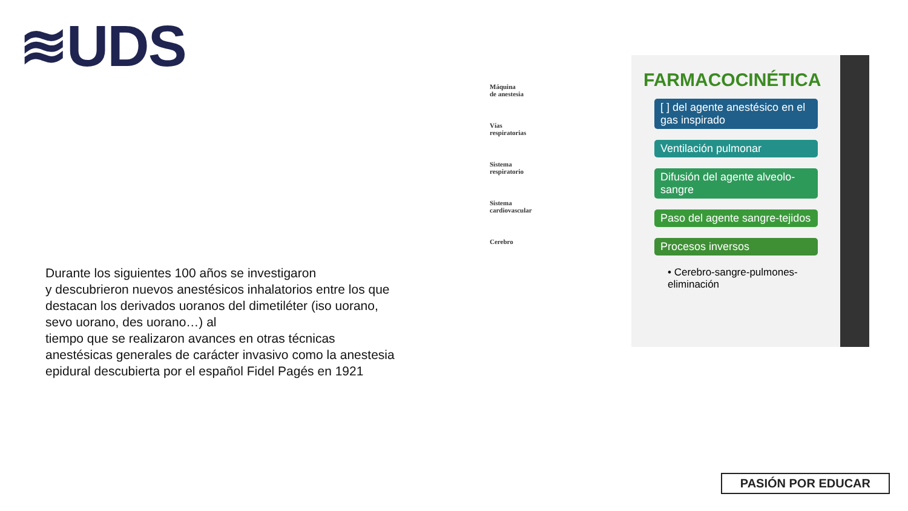≋UDS
Durante los siguientes 100 años se investigaron
y descubrieron nuevos anestésicos inhalatorios entre los que destacan los derivados uoranos del dimetiléter (iso uorano, sevo uorano, des uorano…) al
tiempo que se realizaron avances en otras técnicas anestésicas generales de carácter invasivo como la anestesia epidural descubierta por el español Fidel Pagés en 1921
Máquina
de anestesia
Vías
respiratorias
Sistema
respiratorio
Sistema
cardiovascular
Cerebro
FARMACOCINÉTICA
[ ] del agente anestésico en el gas inspirado
Ventilación pulmonar
Difusión del agente alveolo-sangre
Paso del agente sangre-tejidos
Procesos inversos
• Cerebro-sangre-pulmones-eliminación
PASIÓN POR EDUCAR